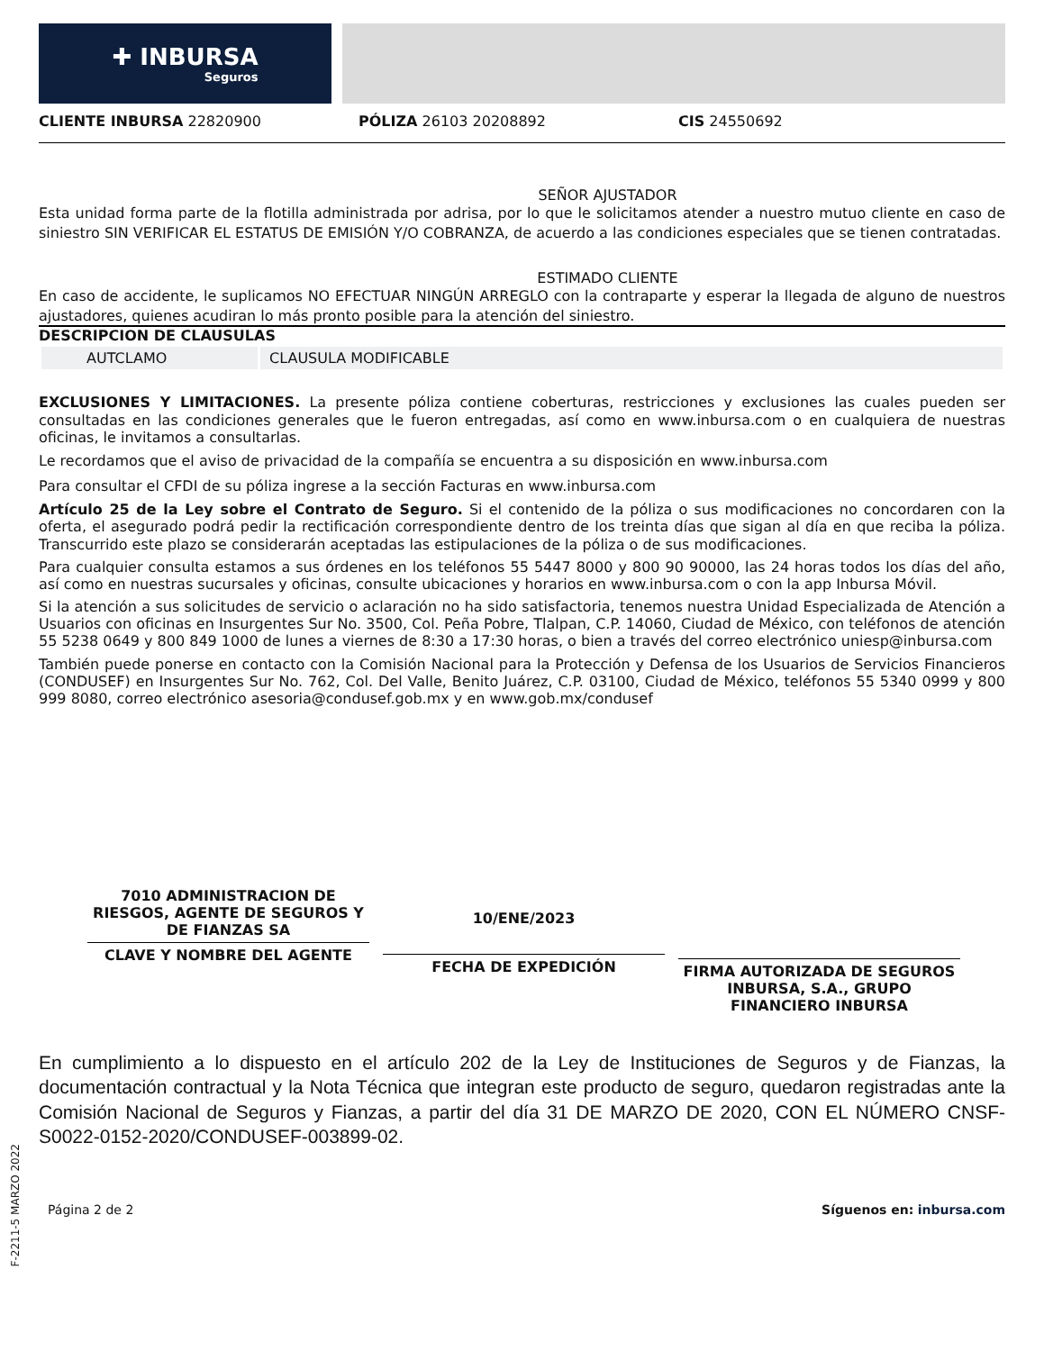✚ INBURSA
Seguros
CLIENTE INBURSA 22820900 PÓLIZA 26103 20208892 CIS 24550692
SEÑOR AJUSTADOR
Esta unidad forma parte de la flotilla administrada por adrisa, por lo que le solicitamos atender a nuestro mutuo cliente en caso de siniestro SIN VERIFICAR EL ESTATUS DE EMISIÓN Y/O COBRANZA, de acuerdo a las condiciones especiales que se tienen contratadas.
ESTIMADO CLIENTE
En caso de accidente, le suplicamos NO EFECTUAR NINGÚN ARREGLO con la contraparte y esperar la llegada de alguno de nuestros ajustadores, quienes acudiran lo más pronto posible para la atención del siniestro.
DESCRIPCION DE CLAUSULAS
| AUTCLAMO | CLAUSULA MODIFICABLE |
EXCLUSIONES Y LIMITACIONES. La presente póliza contiene coberturas, restricciones y exclusiones las cuales pueden ser consultadas en las condiciones generales que le fueron entregadas, así como en www.inbursa.com o en cualquiera de nuestras oficinas, le invitamos a consultarlas.
Le recordamos que el aviso de privacidad de la compañía se encuentra a su disposición en www.inbursa.com
Para consultar el CFDI de su póliza ingrese a la sección Facturas en www.inbursa.com
Artículo 25 de la Ley sobre el Contrato de Seguro. Si el contenido de la póliza o sus modificaciones no concordaren con la oferta, el asegurado podrá pedir la rectificación correspondiente dentro de los treinta días que sigan al día en que reciba la póliza. Transcurrido este plazo se considerarán aceptadas las estipulaciones de la póliza o de sus modificaciones.
Para cualquier consulta estamos a sus órdenes en los teléfonos 55 5447 8000 y 800 90 90000, las 24 horas todos los días del año, así como en nuestras sucursales y oficinas, consulte ubicaciones y horarios en www.inbursa.com o con la app Inbursa Móvil.
Si la atención a sus solicitudes de servicio o aclaración no ha sido satisfactoria, tenemos nuestra Unidad Especializada de Atención a Usuarios con oficinas en Insurgentes Sur No. 3500, Col. Peña Pobre, Tlalpan, C.P. 14060, Ciudad de México, con teléfonos de atención 55 5238 0649 y 800 849 1000 de lunes a viernes de 8:30 a 17:30 horas, o bien a través del correo electrónico uniesp@inbursa.com
También puede ponerse en contacto con la Comisión Nacional para la Protección y Defensa de los Usuarios de Servicios Financieros (CONDUSEF) en Insurgentes Sur No. 762, Col. Del Valle, Benito Juárez, C.P. 03100, Ciudad de México, teléfonos 55 5340 0999 y 800 999 8080, correo electrónico asesoria@condusef.gob.mx y en www.gob.mx/condusef
7010 ADMINISTRACION DE RIESGOS, AGENTE DE SEGUROS Y DE FIANZAS SA
CLAVE Y NOMBRE DEL AGENTE
10/ENE/2023
FECHA DE EXPEDICIÓN
FIRMA AUTORIZADA DE SEGUROS INBURSA, S.A., GRUPO FINANCIERO INBURSA
En cumplimiento a lo dispuesto en el artículo 202 de la Ley de Instituciones de Seguros y de Fianzas, la documentación contractual y la Nota Técnica que integran este producto de seguro, quedaron registradas ante la Comisión Nacional de Seguros y Fianzas, a partir del día 31 DE MARZO DE 2020, CON EL NÚMERO CNSF-S0022-0152-2020/CONDUSEF-003899-02.
Página 2 de 2 Síguenos en: inbursa.com
F-2211-5 MARZO 2022